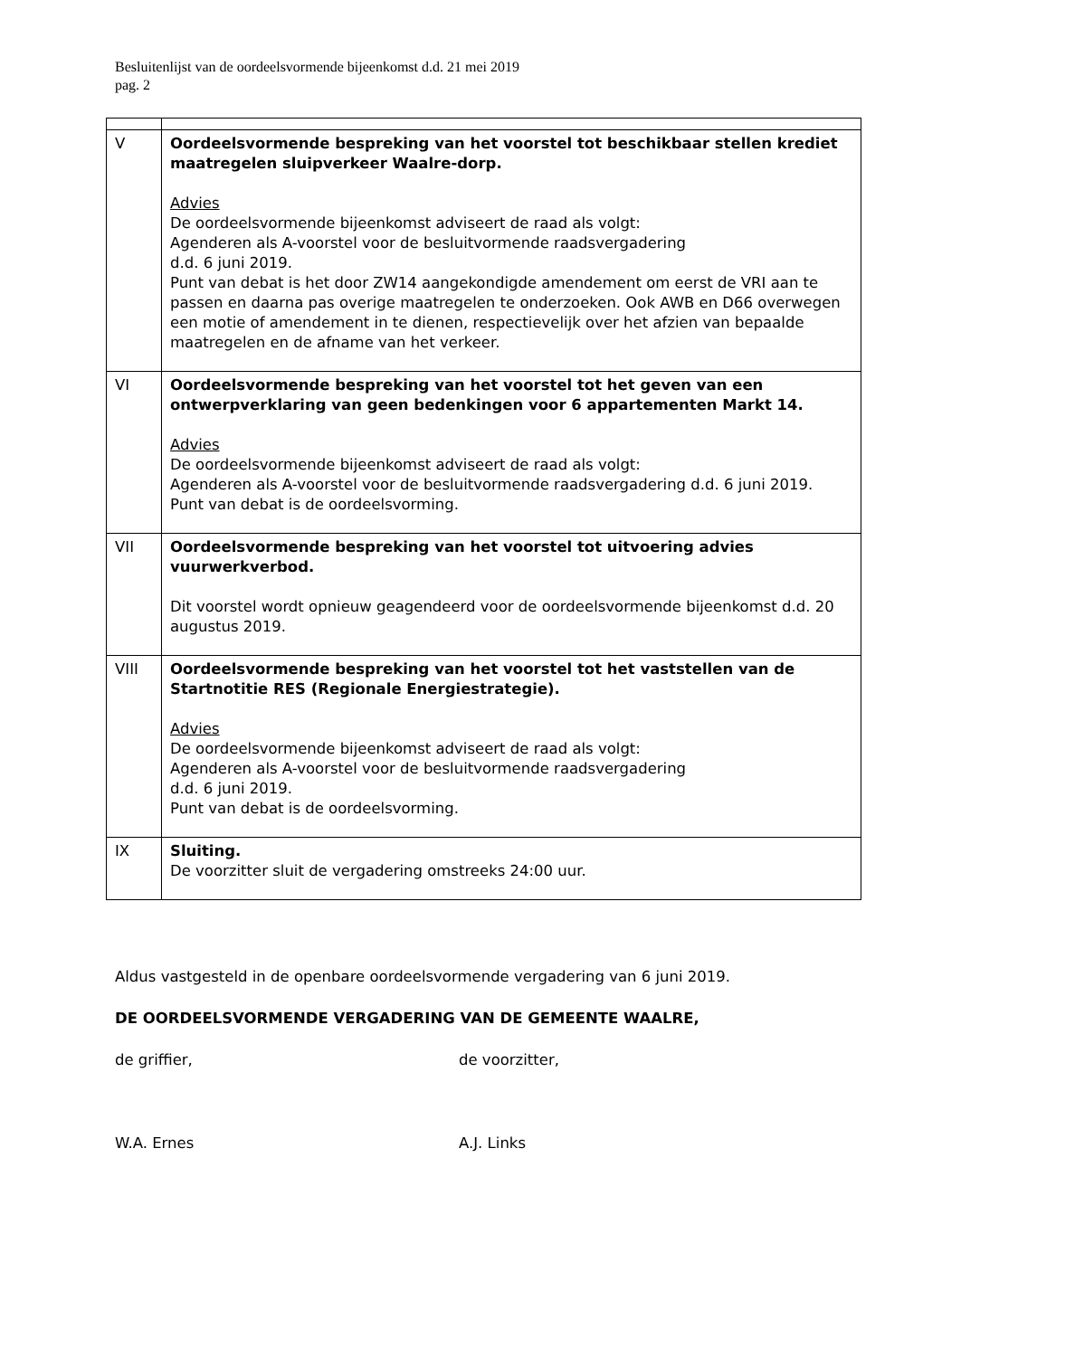Besluitenlijst van de oordeelsvormende bijeenkomst d.d. 21 mei 2019
pag. 2
| V | Oordeelsvormende bespreking van het voorstel tot beschikbaar stellen krediet maatregelen sluipverkeer Waalre-dorp. Advies De oordeelsvormende bijeenkomst adviseert de raad als volgt: Agenderen als A-voorstel voor de besluitvormende raadsvergadering d.d. 6 juni 2019. Punt van debat is het door ZW14 aangekondigde amendement om eerst de VRI aan te passen en daarna pas overige maatregelen te onderzoeken. Ook AWB en D66 overwegen een motie of amendement in te dienen, respectievelijk over het afzien van bepaalde maatregelen en de afname van het verkeer. |
| VI | Oordeelsvormende bespreking van het voorstel tot het geven van een ontwerpverklaring van geen bedenkingen voor 6 appartementen Markt 14. Advies De oordeelsvormende bijeenkomst adviseert de raad als volgt: Agenderen als A-voorstel voor de besluitvormende raadsvergadering d.d. 6 juni 2019. Punt van debat is de oordeelsvorming. |
| VII | Oordeelsvormende bespreking van het voorstel tot uitvoering advies vuurwerkverbod. Dit voorstel wordt opnieuw geagendeerd voor de oordeelsvormende bijeenkomst d.d. 20 augustus 2019. |
| VIII | Oordeelsvormende bespreking van het voorstel tot het vaststellen van de Startnotitie RES (Regionale Energiestrategie). Advies De oordeelsvormende bijeenkomst adviseert de raad als volgt: Agenderen als A-voorstel voor de besluitvormende raadsvergadering d.d. 6 juni 2019. Punt van debat is de oordeelsvorming. |
| IX | Sluiting. De voorzitter sluit de vergadering omstreeks 24:00 uur. |
Aldus vastgesteld in de openbare oordeelsvormende vergadering van 6 juni 2019.
DE OORDEELSVORMENDE VERGADERING VAN DE GEMEENTE WAALRE,
de griffier, de voorzitter,
W.A. Ernes A.J. Links